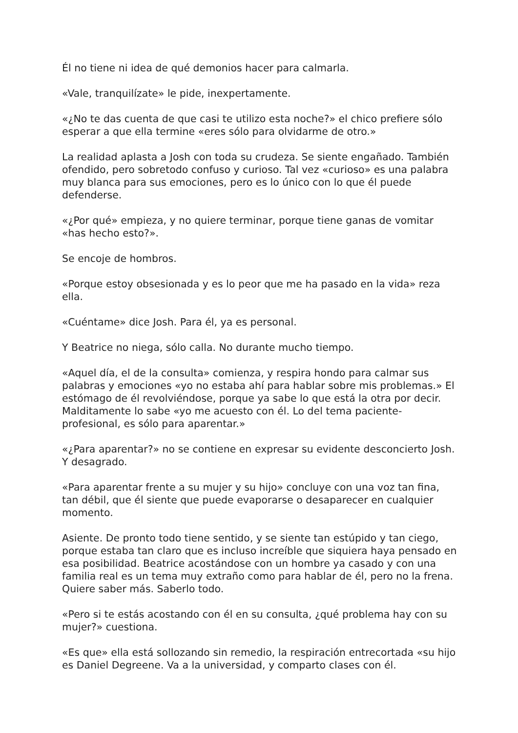Él no tiene ni idea de qué demonios hacer para calmarla.
«Vale, tranquilízate» le pide, inexpertamente.
«¿No te das cuenta de que casi te utilizo esta noche?» el chico prefiere sólo esperar a que ella termine «eres sólo para olvidarme de otro.»
La realidad aplasta a Josh con toda su crudeza. Se siente engañado. También ofendido, pero sobretodo confuso y curioso. Tal vez «curioso» es una palabra muy blanca para sus emociones, pero es lo único con lo que él puede defenderse.
«¿Por qué» empieza, y no quiere terminar, porque tiene ganas de vomitar «has hecho esto?».
Se encoje de hombros.
«Porque estoy obsesionada y es lo peor que me ha pasado en la vida» reza ella.
«Cuéntame» dice Josh. Para él, ya es personal.
Y Beatrice no niega, sólo calla. No durante mucho tiempo.
«Aquel día, el de la consulta» comienza, y respira hondo para calmar sus palabras y emociones «yo no estaba ahí para hablar sobre mis problemas.» El estómago de él revolviéndose, porque ya sabe lo que está la otra por decir. Malditamente lo sabe «yo me acuesto con él. Lo del tema paciente-profesional, es sólo para aparentar.»
«¿Para aparentar?» no se contiene en expresar su evidente desconcierto Josh. Y desagrado.
«Para aparentar frente a su mujer y su hijo» concluye con una voz tan fina, tan débil, que él siente que puede evaporarse o desaparecer en cualquier momento.
Asiente. De pronto todo tiene sentido, y se siente tan estúpido y tan ciego, porque estaba tan claro que es incluso increíble que siquiera haya pensado en esa posibilidad. Beatrice acostándose con un hombre ya casado y con una familia real es un tema muy extraño como para hablar de él, pero no la frena. Quiere saber más. Saberlo todo.
«Pero si te estás acostando con él en su consulta, ¿qué problema hay con su mujer?» cuestiona.
«Es que» ella está sollozando sin remedio, la respiración entrecortada «su hijo es Daniel Degreene. Va a la universidad, y comparto clases con él.